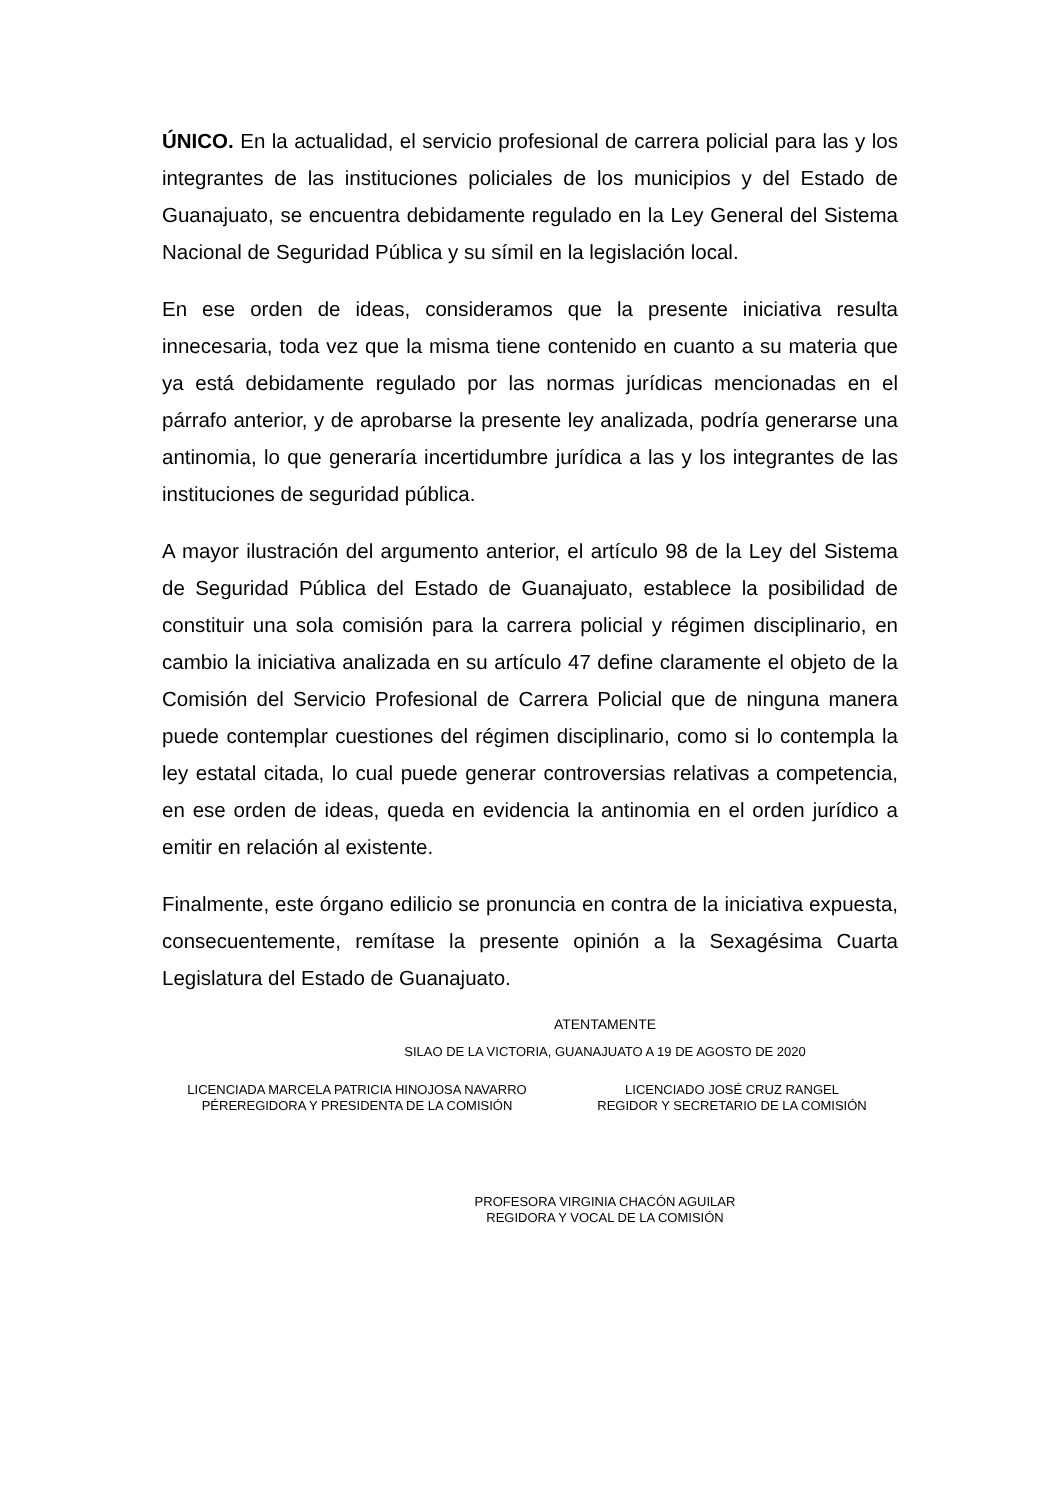ÚNICO. En la actualidad, el servicio profesional de carrera policial para las y los integrantes de las instituciones policiales de los municipios y del Estado de Guanajuato, se encuentra debidamente regulado en la Ley General del Sistema Nacional de Seguridad Pública y su símil en la legislación local.
En ese orden de ideas, consideramos que la presente iniciativa resulta innecesaria, toda vez que la misma tiene contenido en cuanto a su materia que ya está debidamente regulado por las normas jurídicas mencionadas en el párrafo anterior, y de aprobarse la presente ley analizada, podría generarse una antinomia, lo que generaría incertidumbre jurídica a las y los integrantes de las instituciones de seguridad pública.
A mayor ilustración del argumento anterior, el artículo 98 de la Ley del Sistema de Seguridad Pública del Estado de Guanajuato, establece la posibilidad de constituir una sola comisión para la carrera policial y régimen disciplinario, en cambio la iniciativa analizada en su artículo 47 define claramente el objeto de la Comisión del Servicio Profesional de Carrera Policial que de ninguna manera puede contemplar cuestiones del régimen disciplinario, como si lo contempla la ley estatal citada, lo cual puede generar controversias relativas a competencia, en ese orden de ideas, queda en evidencia la antinomia en el orden jurídico a emitir en relación al existente.
Finalmente, este órgano edilicio se pronuncia en contra de la iniciativa expuesta, consecuentemente, remítase la presente opinión a la Sexagésima Cuarta Legislatura del Estado de Guanajuato.
ATENTAMENTE
SILAO DE LA VICTORIA, GUANAJUATO A 19 DE AGOSTO DE 2020
LICENCIADA MARCELA PATRICIA HINOJOSA NAVARRO
PÉREREGIDORA Y PRESIDENTA DE LA COMISIÓN
LICENCIADO JOSÉ CRUZ RANGEL
REGIDOR Y SECRETARIO DE LA COMISIÓN
PROFESORA VIRGINIA CHACÓN AGUILAR
REGIDORA Y VOCAL DE LA COMISIÓN